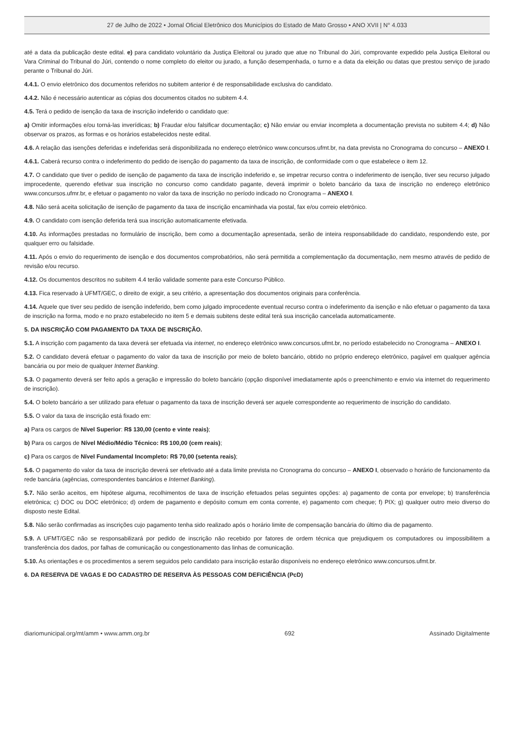27 de Julho de 2022 • Jornal Oficial Eletrônico dos Municípios do Estado de Mato Grosso • ANO XVII | N° 4.033
até a data da publicação deste edital. e) para candidato voluntário da Justiça Eleitoral ou jurado que atue no Tribunal do Júri, comprovante expedido pela Justiça Eleitoral ou Vara Criminal do Tribunal do Júri, contendo o nome completo do eleitor ou jurado, a função desempenhada, o turno e a data da eleição ou datas que prestou serviço de jurado perante o Tribunal do Júri.
4.4.1. O envio eletrônico dos documentos referidos no subitem anterior é de responsabilidade exclusiva do candidato.
4.4.2. Não é necessário autenticar as cópias dos documentos citados no subitem 4.4.
4.5. Terá o pedido de isenção da taxa de inscrição indeferido o candidato que:
a) Omitir informações e/ou torná-las inverídicas; b) Fraudar e/ou falsificar documentação; c) Não enviar ou enviar incompleta a documentação prevista no subitem 4.4; d) Não observar os prazos, as formas e os horários estabelecidos neste edital.
4.6. A relação das isenções deferidas e indeferidas será disponibilizada no endereço eletrônico www.concursos.ufmt.br, na data prevista no Cronograma do concurso – ANEXO I.
4.6.1. Caberá recurso contra o indeferimento do pedido de isenção do pagamento da taxa de inscrição, de conformidade com o que estabelece o item 12.
4.7. O candidato que tiver o pedido de isenção de pagamento da taxa de inscrição indeferido e, se impetrar recurso contra o indeferimento de isenção, tiver seu recurso julgado improcedente, querendo efetivar sua inscrição no concurso como candidato pagante, deverá imprimir o boleto bancário da taxa de inscrição no endereço eletrônico www.concursos.ufmr.br, e efetuar o pagamento no valor da taxa de inscrição no período indicado no Cronograma – ANEXO I.
4.8. Não será aceita solicitação de isenção de pagamento da taxa de inscrição encaminhada via postal, fax e/ou correio eletrônico.
4.9. O candidato com isenção deferida terá sua inscrição automaticamente efetivada.
4.10. As informações prestadas no formulário de inscrição, bem como a documentação apresentada, serão de inteira responsabilidade do candidato, respondendo este, por qualquer erro ou falsidade.
4.11. Após o envio do requerimento de isenção e dos documentos comprobatórios, não será permitida a complementação da documentação, nem mesmo através de pedido de revisão e/ou recurso.
4.12. Os documentos descritos no subitem 4.4 terão validade somente para este Concurso Público.
4.13. Fica reservado à UFMT/GEC, o direito de exigir, a seu critério, a apresentação dos documentos originais para conferência.
4.14. Aquele que tiver seu pedido de isenção indeferido, bem como julgado improcedente eventual recurso contra o indeferimento da isenção e não efetuar o pagamento da taxa de inscrição na forma, modo e no prazo estabelecido no item 5 e demais subitens deste edital terá sua inscrição cancelada automaticamente.
5. DA INSCRIÇÃO COM PAGAMENTO DA TAXA DE INSCRIÇÃO.
5.1. A inscrição com pagamento da taxa deverá ser efetuada via internet, no endereço eletrônico www.concursos.ufmt.br, no período estabelecido no Cronograma – ANEXO I.
5.2. O candidato deverá efetuar o pagamento do valor da taxa de inscrição por meio de boleto bancário, obtido no próprio endereço eletrônico, pagável em qualquer agência bancária ou por meio de qualquer Internet Banking.
5.3. O pagamento deverá ser feito após a geração e impressão do boleto bancário (opção disponível imediatamente após o preenchimento e envio via internet do requerimento de inscrição).
5.4. O boleto bancário a ser utilizado para efetuar o pagamento da taxa de inscrição deverá ser aquele correspondente ao requerimento de inscrição do candidato.
5.5. O valor da taxa de inscrição está fixado em:
a) Para os cargos de Nível Superior: R$ 130,00 (cento e vinte reais);
b) Para os cargos de Nível Médio/Médio Técnico: R$ 100,00 (cem reais);
c) Para os cargos de Nível Fundamental Incompleto: R$ 70,00 (setenta reais);
5.6. O pagamento do valor da taxa de inscrição deverá ser efetivado até a data limite prevista no Cronograma do concurso – ANEXO I, observado o horário de funcionamento da rede bancária (agências, correspondentes bancários e Internet Banking).
5.7. Não serão aceitos, em hipótese alguma, recolhimentos de taxa de inscrição efetuados pelas seguintes opções: a) pagamento de conta por envelope; b) transferência eletrônica; c) DOC ou DOC eletrônico; d) ordem de pagamento e depósito comum em conta corrente, e) pagamento com cheque; f) PIX; g) qualquer outro meio diverso do disposto neste Edital.
5.8. Não serão confirmadas as inscrições cujo pagamento tenha sido realizado após o horário limite de compensação bancária do último dia de pagamento.
5.9. A UFMT/GEC não se responsabilizará por pedido de inscrição não recebido por fatores de ordem técnica que prejudiquem os computadores ou impossibilitem a transferência dos dados, por falhas de comunicação ou congestionamento das linhas de comunicação.
5.10. As orientações e os procedimentos a serem seguidos pelo candidato para inscrição estarão disponíveis no endereço eletrônico www.concursos.ufmt.br.
6. DA RESERVA DE VAGAS E DO CADASTRO DE RESERVA ÀS PESSOAS COM DEFICIÊNCIA (PcD)
diariomunicipal.org/mt/amm • www.amm.org.br 692 Assinado Digitalmente